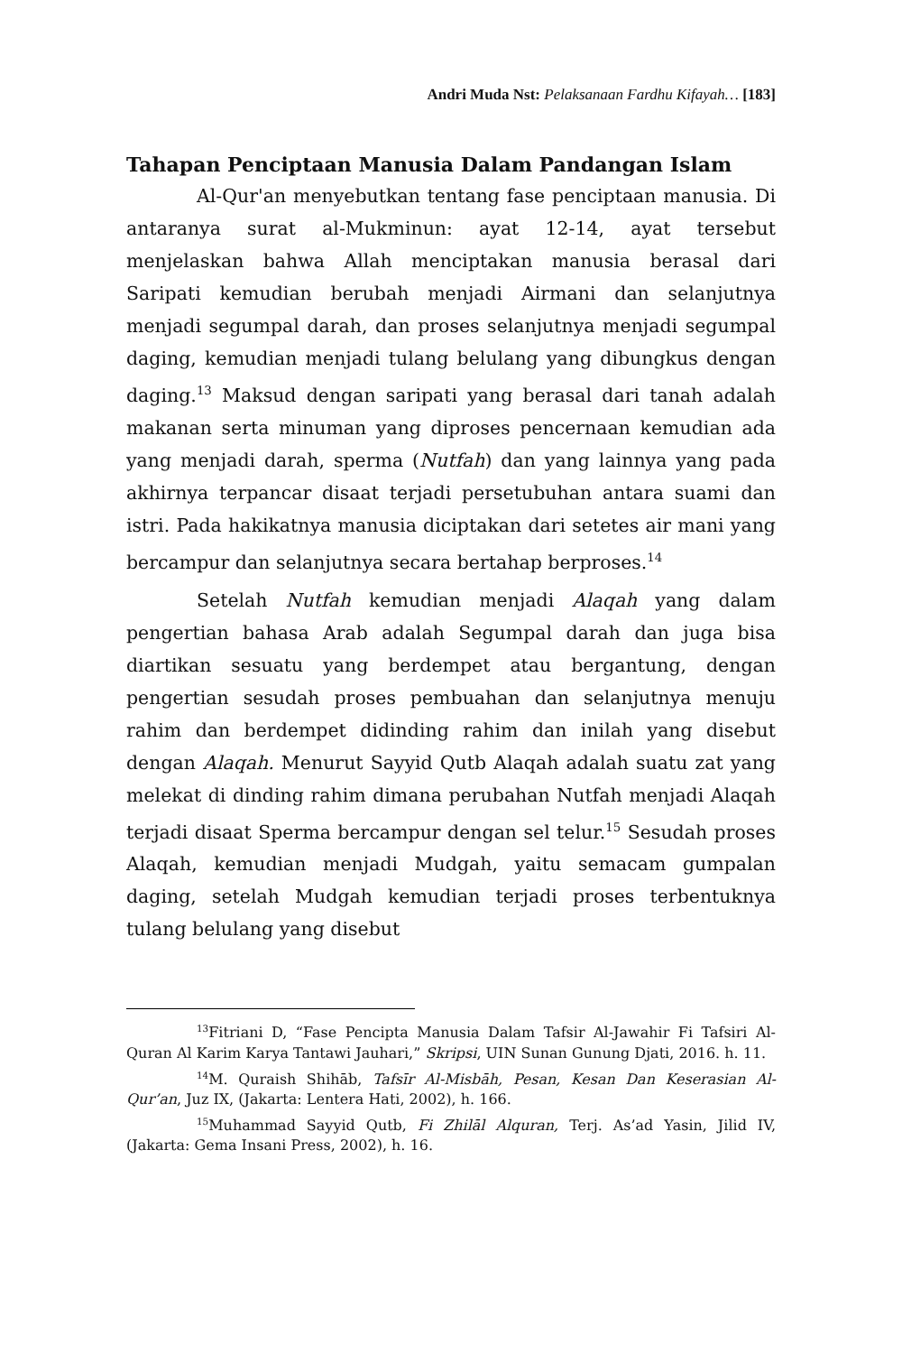Andri Muda Nst: Pelaksanaan Fardhu Kifayah… [183]
Tahapan Penciptaan Manusia Dalam Pandangan Islam
Al-Qur'an menyebutkan tentang fase penciptaan manusia. Di antaranya surat al-Mukminun: ayat 12-14, ayat tersebut menjelaskan bahwa Allah menciptakan manusia berasal dari Saripati kemudian berubah menjadi Airmani dan selanjutnya menjadi segumpal darah, dan proses selanjutnya menjadi segumpal daging, kemudian menjadi tulang belulang yang dibungkus dengan daging.<sup>13</sup> Maksud dengan saripati yang berasal dari tanah adalah makanan serta minuman yang diproses pencernaan kemudian ada yang menjadi darah, sperma (Nutfah) dan yang lainnya yang pada akhirnya terpancar disaat terjadi persetubuhan antara suami dan istri. Pada hakikatnya manusia diciptakan dari setetes air mani yang bercampur dan selanjutnya secara bertahap berproses.<sup>14</sup>
Setelah Nutfah kemudian menjadi Alaqah yang dalam pengertian bahasa Arab adalah Segumpal darah dan juga bisa diartikan sesuatu yang berdempet atau bergantung, dengan pengertian sesudah proses pembuahan dan selanjutnya menuju rahim dan berdempet didinding rahim dan inilah yang disebut dengan Alaqah. Menurut Sayyid Qutb Alaqah adalah suatu zat yang melekat di dinding rahim dimana perubahan Nutfah menjadi Alaqah terjadi disaat Sperma bercampur dengan sel telur.<sup>15</sup> Sesudah proses Alaqah, kemudian menjadi Mudgah, yaitu semacam gumpalan daging, setelah Mudgah kemudian terjadi proses terbentuknya tulang belulang yang disebut
<sup>13</sup> Fitriani D, “Fase Pencipta Manusia Dalam Tafsir Al-Jawahir Fi Tafsiri Al-Quran Al Karim Karya Tantawi Jauhari,” Skripsi, UIN Sunan Gunung Djati, 2016. h. 11.
<sup>14</sup> M. Quraish Shihāb, Tafsīr Al-Misbāh, Pesan, Kesan Dan Keserasian Al-Qur’an, Juz IX, (Jakarta: Lentera Hati, 2002), h. 166.
<sup>15</sup> Muhammad Sayyid Qutb, Fi Zhilāl Alquran, Terj. As’ad Yasin, Jilid IV, (Jakarta: Gema Insani Press, 2002), h. 16.